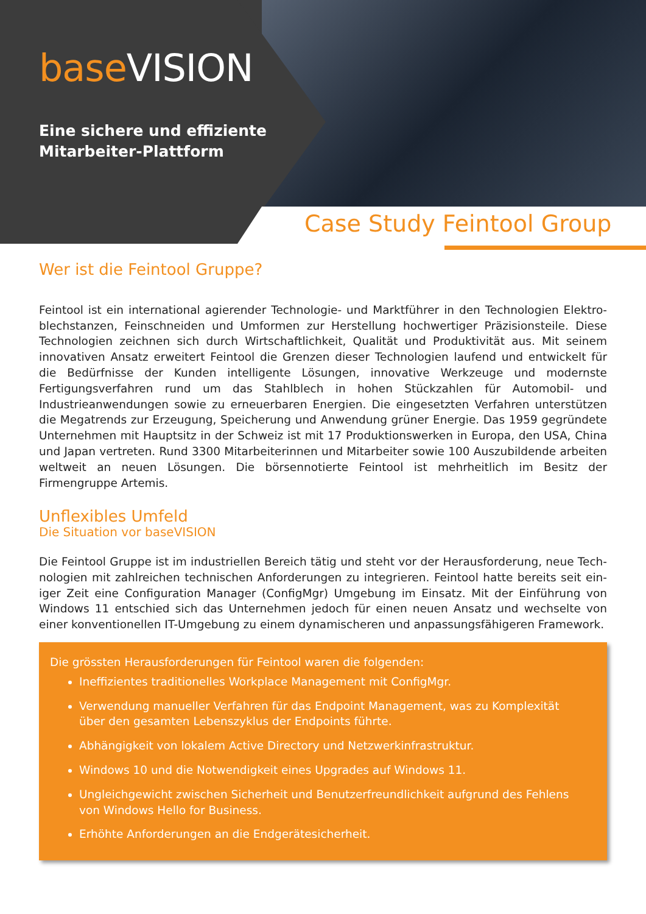base VISION
Eine sichere und effiziente
Mitarbeiter-Plattform
Case Study Feintool Group
Wer ist die Feintool Gruppe?
Feintool ist ein international agierender Technologie- und Marktführer in den Technologien Elektro­blechstanzen, Feinschneiden und Umformen zur Herstellung hochwertiger Präzisionsteile. Diese Tech­nologien zeichnen sich durch Wirtschaftlichkeit, Qualität und Produktivität aus. Mit seinem innovativen Ansatz erweitert Feintool die Grenzen dieser Technologien laufend und entwickelt für die Bedürfnisse der Kunden intelligente Lösungen, innovative Werkzeuge und modernste Fertigungsverfahren rund um das Stahlblech in hohen Stückzahlen für Automobil- und Industrieanwendungen sowie zu erneuer­baren Energien. Die eingesetzten Verfahren unterstützen die Megatrends zur Erzeugung, Speicherung und Anwendung grüner Energie. Das 1959 gegründete Unternehmen mit Hauptsitz in der Schweiz ist mit 17 Produktionswerken in Europa, den USA, China und Japan vertreten. Rund 3300 Mitarbeiterinnen und Mitarbeiter sowie 100 Auszubildende arbeiten weltweit an neuen Lösungen. Die börsennotierte Feintool ist mehrheitlich im Besitz der Firmengruppe Artemis.
Unflexibles Umfeld
Die Situation vor baseVISION
Die Feintool Gruppe ist im industriellen Bereich tätig und steht vor der Herausforderung, neue Tech­nologien mit zahlreichen technischen Anforderungen zu integrieren. Feintool hatte bereits seit ein­iger Zeit eine Configuration Manager (ConfigMgr) Umgebung im Einsatz. Mit der Einführung von Windows 11 entschied sich das Unternehmen jedoch für einen neuen Ansatz und wechselte von einer konventionellen IT-Umgebung zu einem dynamischeren und anpassungsfähigeren Framework.
Die grössten Herausforderungen für Feintool waren die folgenden:
Ineffizientes traditionelles Workplace Management mit ConfigMgr.
Verwendung manueller Verfahren für das Endpoint Management, was zu Komplexität über den gesamten Lebenszyklus der Endpoints führte.
Abhängigkeit von lokalem Active Directory und Netzwerkinfrastruktur.
Windows 10 und die Notwendigkeit eines Upgrades auf Windows 11.
Ungleichgewicht zwischen Sicherheit und Benutzerfreundlichkeit aufgrund des Fehlens von Windows Hello for Business.
Erhöhte Anforderungen an die Endgerätesicherheit.